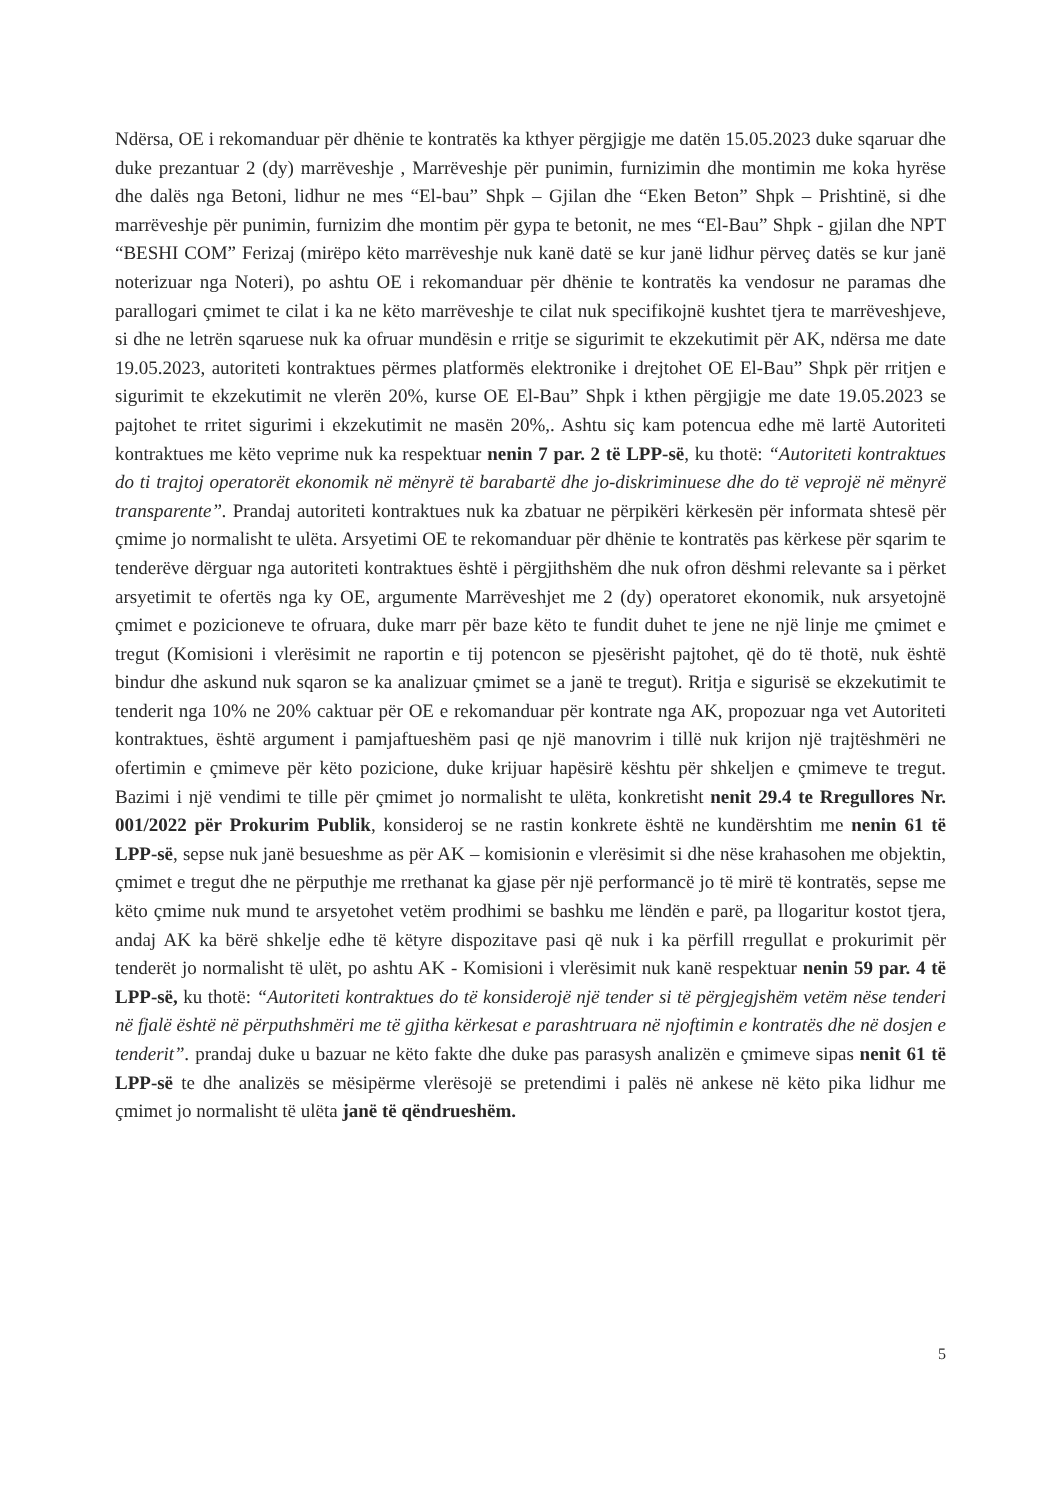Ndërsa, OE i rekomanduar për dhënie te kontratës ka kthyer përgjigje me datën 15.05.2023 duke sqaruar dhe duke prezantuar 2 (dy) marrëveshje , Marrëveshje për punimin, furnizimin dhe montimin me koka hyrëse dhe dalës nga Betoni, lidhur ne mes “El-bau” Shpk – Gjilan dhe “Eken Beton” Shpk – Prishtinë, si dhe marrëveshje për punimin, furnizim dhe montim për gypa te betonit, ne mes “El-Bau” Shpk - gjilan dhe NPT “BESHI COM” Ferizaj (mirëpo këto marrëveshje nuk kanë datë se kur janë lidhur përveç datës se kur janë noterizuar nga Noteri), po ashtu OE i rekomanduar për dhënie te kontratës ka vendosur ne paramas dhe parallogari çmimet te cilat i ka ne këto marrëveshje te cilat nuk specifikojnë kushtet tjera te marrëveshjeve, si dhe ne letrën sqaruese nuk ka ofruar mundësin e rritje se sigurimit te ekzekutimit për AK, ndërsa me date 19.05.2023, autoriteti kontraktues përmes platformës elektronike i drejtohet OE El-Bau” Shpk për rritjen e sigurimit te ekzekutimit ne vlerën 20%, kurse OE El-Bau” Shpk i kthen përgjigje me date 19.05.2023 se pajtohet te rritet sigurimi i ekzekutimit ne masën 20%,. Ashtu siç kam potencua edhe më lartë Autoriteti kontraktues me këto veprime nuk ka respektuar nenin 7 par. 2 të LPP-së, ku thotë: “Autoriteti kontraktues do ti trajtoj operatorët ekonomik në mënyrë të barabartë dhe jo-diskriminuese dhe do të veprojë në mënyrë transparente”. Prandaj autoriteti kontraktues nuk ka zbatuar ne përpikëri kërkesën për informata shtesë për çmime jo normalisht te ulëta. Arsyetimi OE te rekomanduar për dhënie te kontratës pas kërkese për sqarim te tenderëve dërguar nga autoriteti kontraktues është i përgjithshëm dhe nuk ofron dëshmi relevante sa i përket arsyetimit te ofertës nga ky OE, argumente Marrëveshjet me 2 (dy) operatoret ekonomik, nuk arsyetojnë çmimet e pozicioneve te ofruara, duke marr për baze këto te fundit duhet te jene ne një linje me çmimet e tregut (Komisioni i vlerësimit ne raportin e tij potencon se pjesërisht pajtohet, që do të thotë, nuk është bindur dhe askund nuk sqaron se ka analizuar çmimet se a janë te tregut). Rritja e sigurisë se ekzekutimit te tenderit nga 10% ne 20% caktuar për OE e rekomanduar për kontrate nga AK, propozuar nga vet Autoriteti kontraktues, është argument i pamjaftueshëm pasi qe një manovrim i tillë nuk krijon një trajtëshmëri ne ofertimin e çmimeve për këto pozicione, duke krijuar hapësirë kështu për shkeljen e çmimeve te tregut. Bazimi i një vendimi te tille për çmimet jo normalisht te ulëta, konkretisht nenit 29.4 te Rregullores Nr. 001/2022 për Prokurim Publik, konsideroj se ne rastin konkrete është ne kundërshtim me nenin 61 të LPP-së, sepse nuk janë besueshme as për AK – komisionin e vlerësimit si dhe nëse krahasohen me objektin, çmimet e tregut dhe ne përputhje me rrethanat ka gjase për një performancë jo të mirë të kontratës, sepse me këto çmime nuk mund te arsyetohet vetëm prodhimi se bashku me lëndën e parë, pa llogaritur kostot tjera, andaj AK ka bërë shkelje edhe të këtyre dispozitave pasi që nuk i ka përfill rregullat e prokurimit për tenderët jo normalisht të ulët, po ashtu AK - Komisioni i vlerësimit nuk kanë respektuar nenin 59 par. 4 të LPP-së, ku thotë: “Autoriteti kontraktues do të konsiderojë një tender si të përgjegjshëm vetëm nëse tenderi në fjalë është në përputhshmëri me të gjitha kërkesat e parashtruara në njoftimin e kontratës dhe në dosjen e tenderit”. prandaj duke u bazuar ne këto fakte dhe duke pas parasysh analizën e çmimeve sipas nenit 61 të LPP-së te dhe analizës se mësipërme vlerësojë se pretendimi i palës në ankese në këto pika lidhur me çmimet jo normalisht të ulëta janë të qëndrueshëm.
5